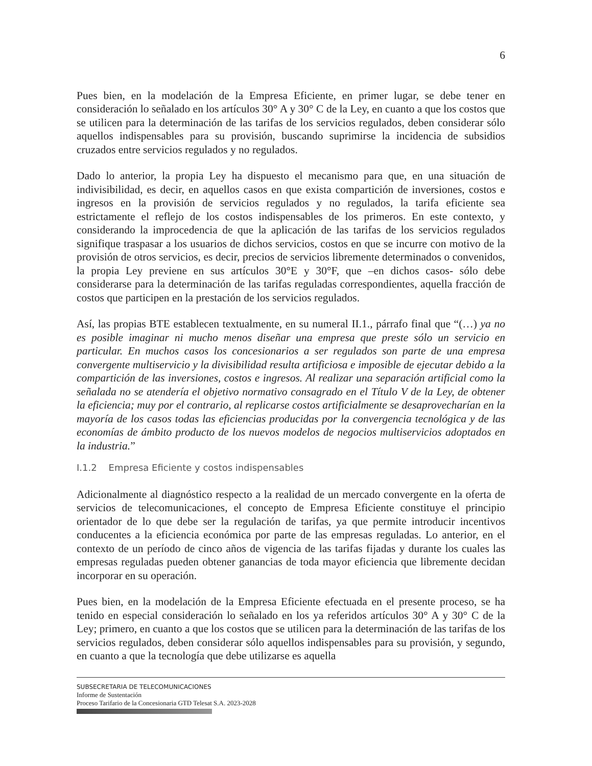6
Pues bien, en la modelación de la Empresa Eficiente, en primer lugar, se debe tener en consideración lo señalado en los artículos 30° A y 30° C de la Ley, en cuanto a que los costos que se utilicen para la determinación de las tarifas de los servicios regulados, deben considerar sólo aquellos indispensables para su provisión, buscando suprimirse la incidencia de subsidios cruzados entre servicios regulados y no regulados.
Dado lo anterior, la propia Ley ha dispuesto el mecanismo para que, en una situación de indivisibilidad, es decir, en aquellos casos en que exista compartición de inversiones, costos e ingresos en la provisión de servicios regulados y no regulados, la tarifa eficiente sea estrictamente el reflejo de los costos indispensables de los primeros. En este contexto, y considerando la improcedencia de que la aplicación de las tarifas de los servicios regulados signifique traspasar a los usuarios de dichos servicios, costos en que se incurre con motivo de la provisión de otros servicios, es decir, precios de servicios libremente determinados o convenidos, la propia Ley previene en sus artículos 30°E y 30°F, que –en dichos casos- sólo debe considerarse para la determinación de las tarifas reguladas correspondientes, aquella fracción de costos que participen en la prestación de los servicios regulados.
Así, las propias BTE establecen textualmente, en su numeral II.1., párrafo final que “(…) ya no es posible imaginar ni mucho menos diseñar una empresa que preste sólo un servicio en particular. En muchos casos los concesionarios a ser regulados son parte de una empresa convergente multiservicio y la divisibilidad resulta artificiosa e imposible de ejecutar debido a la compartición de las inversiones, costos e ingresos. Al realizar una separación artificial como la señalada no se atendería el objetivo normativo consagrado en el Título V de la Ley, de obtener la eficiencia; muy por el contrario, al replicarse costos artificialmente se desaprovecharían en la mayoría de los casos todas las eficiencias producidas por la convergencia tecnológica y de las economías de ámbito producto de los nuevos modelos de negocios multiservicios adoptados en la industria.”
I.1.2 Empresa Eficiente y costos indispensables
Adicionalmente al diagnóstico respecto a la realidad de un mercado convergente en la oferta de servicios de telecomunicaciones, el concepto de Empresa Eficiente constituye el principio orientador de lo que debe ser la regulación de tarifas, ya que permite introducir incentivos conducentes a la eficiencia económica por parte de las empresas reguladas. Lo anterior, en el contexto de un período de cinco años de vigencia de las tarifas fijadas y durante los cuales las empresas reguladas pueden obtener ganancias de toda mayor eficiencia que libremente decidan incorporar en su operación.
Pues bien, en la modelación de la Empresa Eficiente efectuada en el presente proceso, se ha tenido en especial consideración lo señalado en los ya referidos artículos 30° A y 30° C de la Ley; primero, en cuanto a que los costos que se utilicen para la determinación de las tarifas de los servicios regulados, deben considerar sólo aquellos indispensables para su provisión, y segundo, en cuanto a que la tecnología que debe utilizarse es aquella
SUBSECRETARIA DE TELECOMUNICACIONES
Informe de Sustentación
Proceso Tarifario de la Concesionaria GTD Telesat S.A. 2023-2028